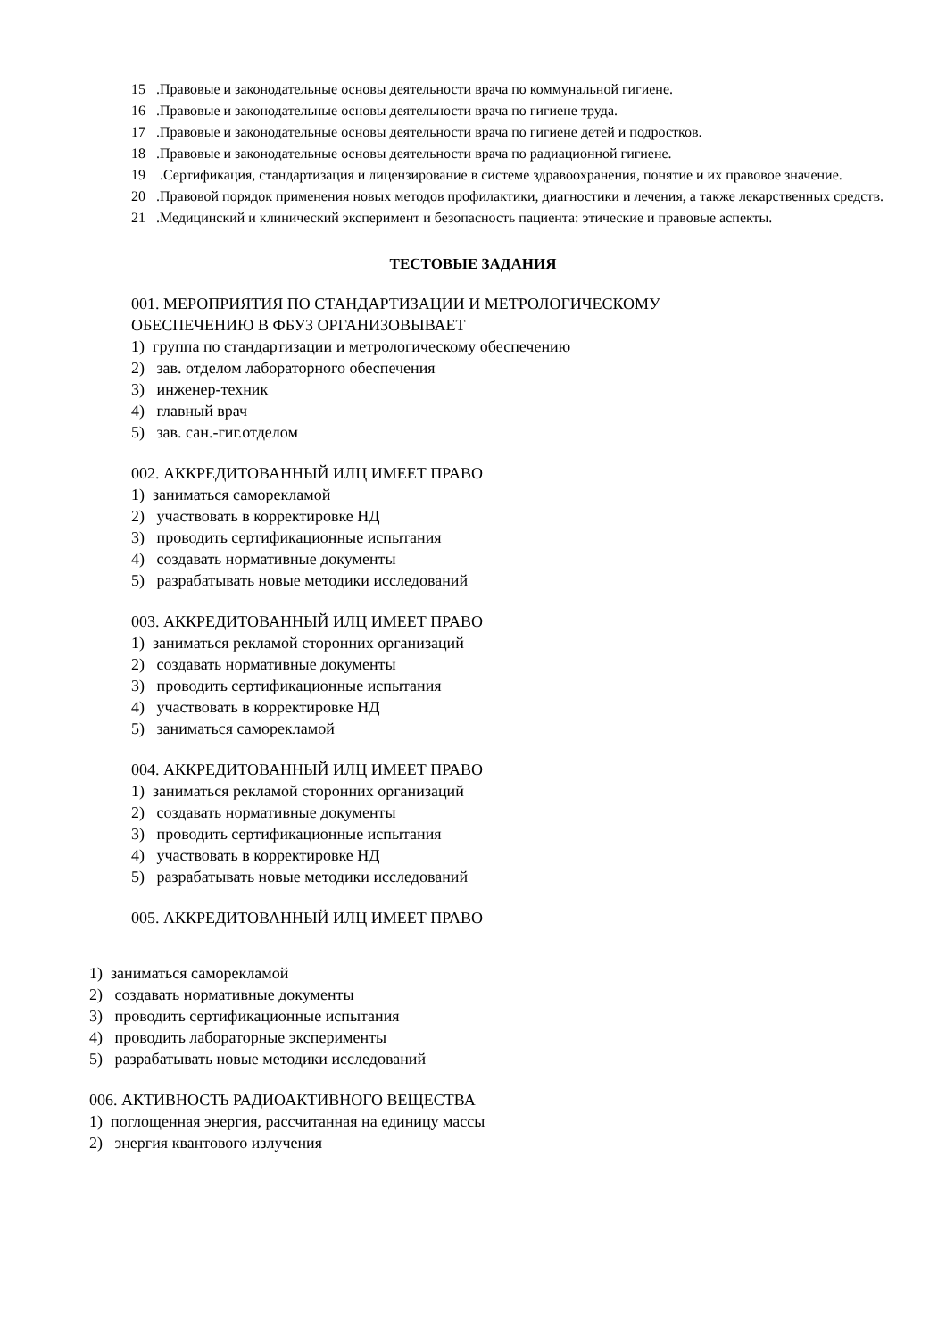15 .Правовые и законодательные основы деятельности врача по коммунальной гигиене.
16 .Правовые и законодательные основы деятельности врача по гигиене труда.
17 .Правовые и законодательные основы деятельности врача по гигиене детей и подростков.
18 .Правовые и законодательные основы деятельности врача по радиационной гигиене.
19 .Сертификация, стандартизация и лицензирование в системе здравоохранения, понятие и их правовое значение.
20 .Правовой порядок применения новых методов профилактики, диагностики и лечения, а также лекарственных средств.
21 .Медицинский и клинический эксперимент и безопасность пациента: этические и правовые аспекты.
ТЕСТОВЫЕ ЗАДАНИЯ
001. МЕРОПРИЯТИЯ ПО СТАНДАРТИЗАЦИИ И МЕТРОЛОГИЧЕСКОМУ
ОБЕСПЕЧЕНИЮ В ФБУЗ ОРГАНИЗОВЫВАЕТ
1) группа по стандартизации и метрологическому обеспечению
2) зав. отделом лабораторного обеспечения
3) инженер-техник
4) главный врач
5) зав. сан.-гиг.отделом
002. АККРЕДИТОВАННЫЙ ИЛЦ ИМЕЕТ ПРАВО
1) заниматься саморекламой
2) участвовать в корректировке НД
3) проводить сертификационные испытания
4) создавать нормативные документы
5) разрабатывать новые методики исследований
003. АККРЕДИТОВАННЫЙ ИЛЦ ИМЕЕТ ПРАВО
1) заниматься рекламой сторонних организаций
2) создавать нормативные документы
3) проводить сертификационные испытания
4) участвовать в корректировке НД
5) заниматься саморекламой
004. АККРЕДИТОВАННЫЙ ИЛЦ ИМЕЕТ ПРАВО
1) заниматься рекламой сторонних организаций
2) создавать нормативные документы
3) проводить сертификационные испытания
4) участвовать в корректировке НД
5) разрабатывать новые методики исследований
005. АККРЕДИТОВАННЫЙ ИЛЦ ИМЕЕТ ПРАВО
1) заниматься саморекламой
2) создавать нормативные документы
3) проводить сертификационные испытания
4) проводить лабораторные эксперименты
5) разрабатывать новые методики исследований
006. АКТИВНОСТЬ РАДИОАКТИВНОГО ВЕЩЕСТВА
1) поглощенная энергия, рассчитанная на единицу массы
2) энергия квантового излучения